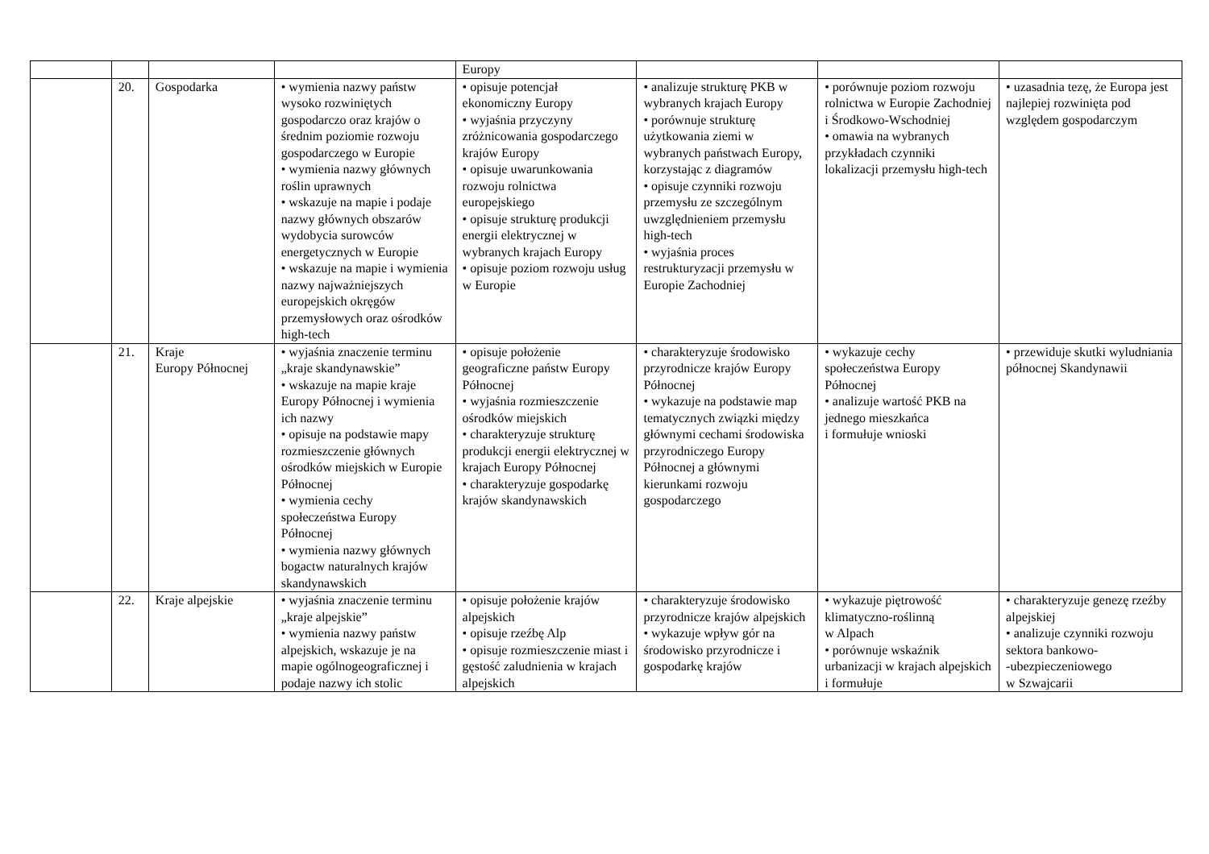| | | | | Europy | | | |
| | 20. | Gospodarka | • wymienia nazwy państw wysoko rozwiniętych gospodarczo oraz krajów o średnim poziomie rozwoju gospodarczego w Europie • wymienia nazwy głównych roślin uprawnych • wskazuje na mapie i podaje nazwy głównych obszarów wydobycia surowców energetycznych w Europie • wskazuje na mapie i wymienia nazwy najważniejszych europejskich okręgów przemysłowych oraz ośrodków high-tech | • opisuje potencjał ekonomiczny Europy • wyjaśnia przyczyny zróżnicowania gospodarczego krajów Europy • opisuje uwarunkowania rozwoju rolnictwa europejskiego • opisuje strukturę produkcji energii elektrycznej w wybranych krajach Europy • opisuje poziom rozwoju usług w Europie | • analizuje strukturę PKB w wybranych krajach Europy • porównuje strukturę użytkowania ziemi w wybranych państwach Europy, korzystając z diagramów • opisuje czynniki rozwoju przemysłu ze szczególnym uwzględnieniem przemysłu high-tech • wyjaśnia proces restrukturyzacji przemysłu w Europie Zachodniej | • porównuje poziom rozwoju rolnictwa w Europie Zachodniej i Środkowo-Wschodniej • omawia na wybranych przykładach czynniki lokalizacji przemysłu high-tech | • uzasadnia tezę, że Europa jest najlepiej rozwinięta pod względem gospodarczym |
| | 21. | Kraje Europy Północnej | • wyjaśnia znaczenie terminu „kraje skandynawskie” • wskazuje na mapie kraje Europy Północnej i wymienia ich nazwy • opisuje na podstawie mapy rozmieszczenie głównych ośrodków miejskich w Europie Północnej • wymienia cechy społeczeństwa Europy Północnej • wymienia nazwy głównych bogactw naturalnych krajów skandynawskich | • opisuje położenie geograficzne państw Europy Północnej • wyjaśnia rozmieszczenie ośrodków miejskich • charakteryzuje strukturę produkcji energii elektrycznej w krajach Europy Północnej • charakteryzuje gospodarkę krajów skandynawskich | • charakteryzuje środowisko przyrodnicze krajów Europy Północnej • wykazuje na podstawie map tematycznych związki między głównymi cechami środowiska przyrodniczego Europy Północnej a głównymi kierunkami rozwoju gospodarczego | • wykazuje cechy społeczeństwa Europy Północnej • analizuje wartość PKB na jednego mieszkańca i formułuje wnioski | • przewiduje skutki wyludniania północnej Skandynawii |
| | 22. | Kraje alpejskie | • wyjaśnia znaczenie terminu „kraje alpejskie” • wymienia nazwy państw alpejskich, wskazuje je na mapie ogólnogeograficznej i podaje nazwy ich stolic | • opisuje położenie krajów alpejskich • opisuje rzeźbę Alp • opisuje rozmieszczenie miast i gęstość zaludnienia w krajach alpejskich | • charakteryzuje środowisko przyrodnicze krajów alpejskich • wykazuje wpływ gór na środowisko przyrodnicze i gospodarkę krajów | • wykazuje piętrowość klimatyczno-roślinną w Alpach • porównuje wskaźnik urbanizacji w krajach alpejskich i formułuje | • charakteryzuje genezę rzeźby alpejskiej • analizuje czynniki rozwoju sektora bankowo- -ubezpieczeniowego w Szwajcarii |